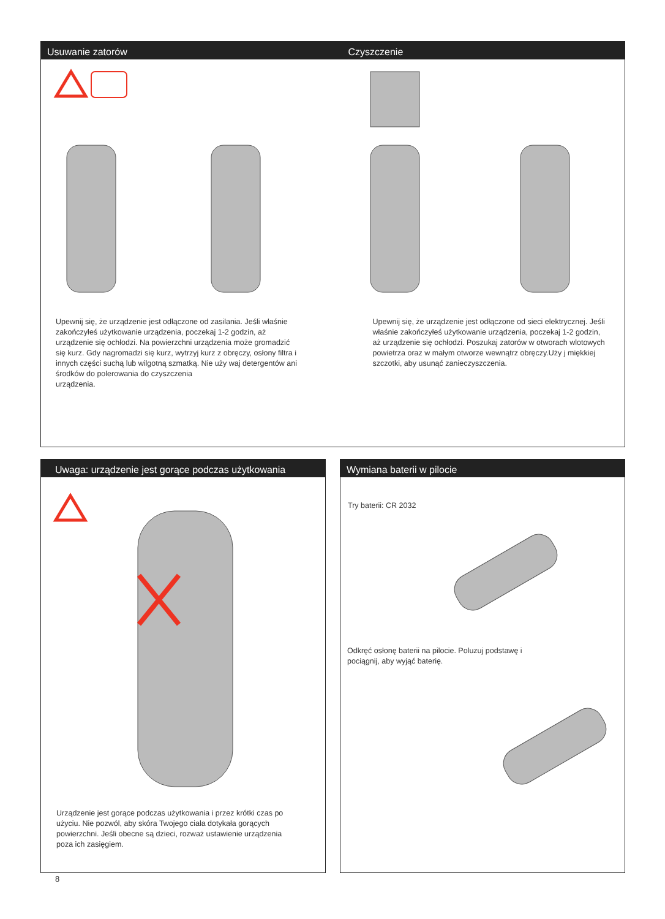Usuwanie zatorów Czyszczenie
Upewnij się, że urządzenie jest odłączone od zasilania. Jeśli właśnie zakończyłeś użytkowanie urządzenia, poczekaj 1-2 godzin, aż urządzenie się ochłodzi. Na powierzchni urządzenia może gromadzić się kurz. Gdy nagromadzi się kurz, wytrzyj kurz z obręczy, osłony filtra i innych części suchą lub wilgotną szmatką. Nie uży waj detergentów ani środków do polerowania do czyszczenia
urządzenia.
Upewnij się, że urządzenie jest odłączone od sieci elektrycznej. Jeśli właśnie zakończyłeś użytkowanie urządzenia, poczekaj 1-2 godzin, aż urządzenie się ochłodzi. Poszukaj zatorów w otworach wlotowych powietrza oraz w małym otworze wewnątrz obręczy.Uży j miękkiej szczotki, aby usunąć zanieczyszczenia.
Uwaga: urządzenie jest gorące podczas użytkowania
Urządzenie jest gorące podczas użytkowania i przez krótki czas po użyciu. Nie pozwól, aby skóra Twojego ciała dotykała gorących powierzchni. Jeśli obecne są dzieci, rozważ ustawienie urządzenia poza ich zasięgiem.
Wymiana baterii w pilocie
Try baterii: CR 2032
Odkręć osłonę baterii na pilocie. Poluzuj podstawę i pociągnij, aby wyjąć baterię.
8